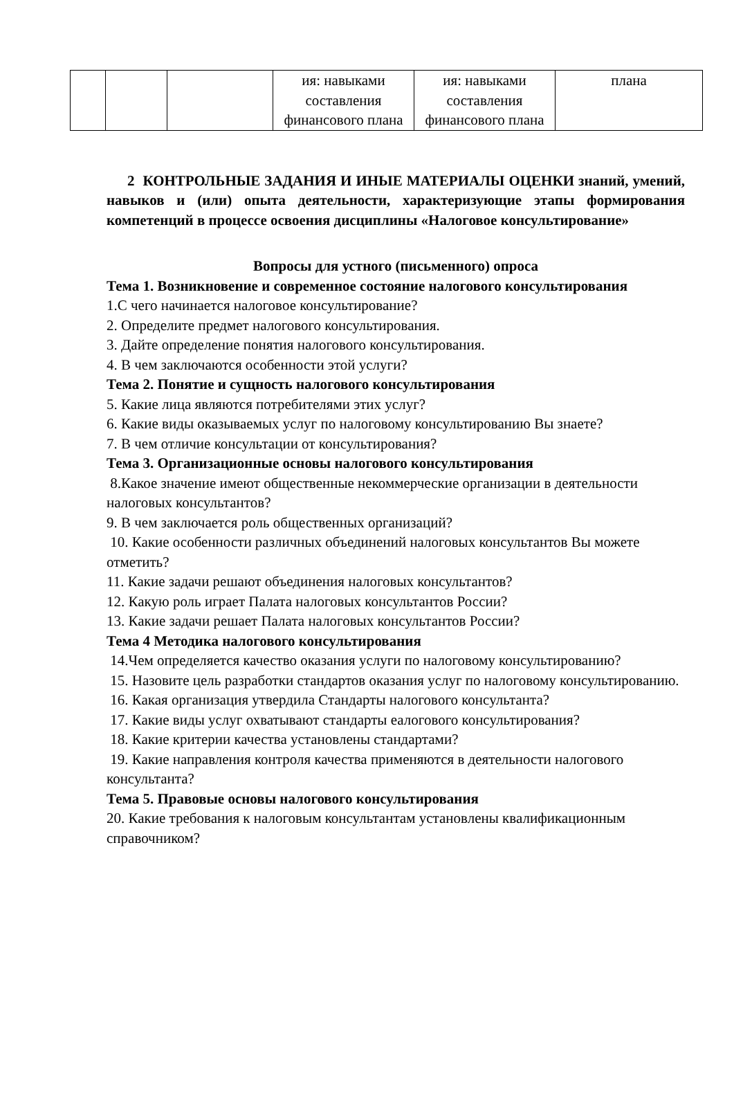| | | | ия: навыками составления финансового плана | ия: навыками составления финансового плана | плана |
2 КОНТРОЛЬНЫЕ ЗАДАНИЯ И ИНЫЕ МАТЕРИАЛЫ ОЦЕНКИ знаний, умений, навыков и (или) опыта деятельности, характеризующие этапы формирования компетенций в процессе освоения дисциплины «Налоговое консультирование»
Вопросы для устного (письменного) опроса
Тема 1. Возникновение и современное состояние налогового консультирования
1.С чего начинается налоговое консультирование?
2. Определите предмет налогового консультирования.
3. Дайте определение понятия налогового консультирования.
4. В чем заключаются особенности этой услуги?
Тема 2. Понятие и сущность налогового консультирования
5. Какие лица являются потребителями этих услуг?
6. Какие виды оказываемых услуг по налоговому консультированию Вы знаете?
7. В чем отличие консультации от консультирования?
Тема 3. Организационные основы налогового консультирования
8.Какое значение имеют общественные некоммерческие организации в деятельности налоговых консультантов?
9. В чем заключается роль общественных организаций?
10. Какие особенности различных объединений налоговых консультантов Вы можете отметить?
11. Какие задачи решают объединения налоговых консультантов?
12. Какую роль играет Палата налоговых консультантов России?
13. Какие задачи решает Палата налоговых консультантов России?
Тема 4 Методика налогового консультирования
14.Чем определяется качество оказания услуги по налоговому консультированию?
15. Назовите цель разработки стандартов оказания услуг по налоговому консультированию.
16. Какая организация утвердила Стандарты налогового консультанта?
17. Какие виды услуг охватывают стандарты еалогового консультирования?
18. Какие критерии качества установлены стандартами?
19. Какие направления контроля качества применяются в деятельности налогового консультанта?
Тема 5. Правовые основы налогового консультирования
20. Какие требования к налоговым консультантам установлены квалификационным справочником?